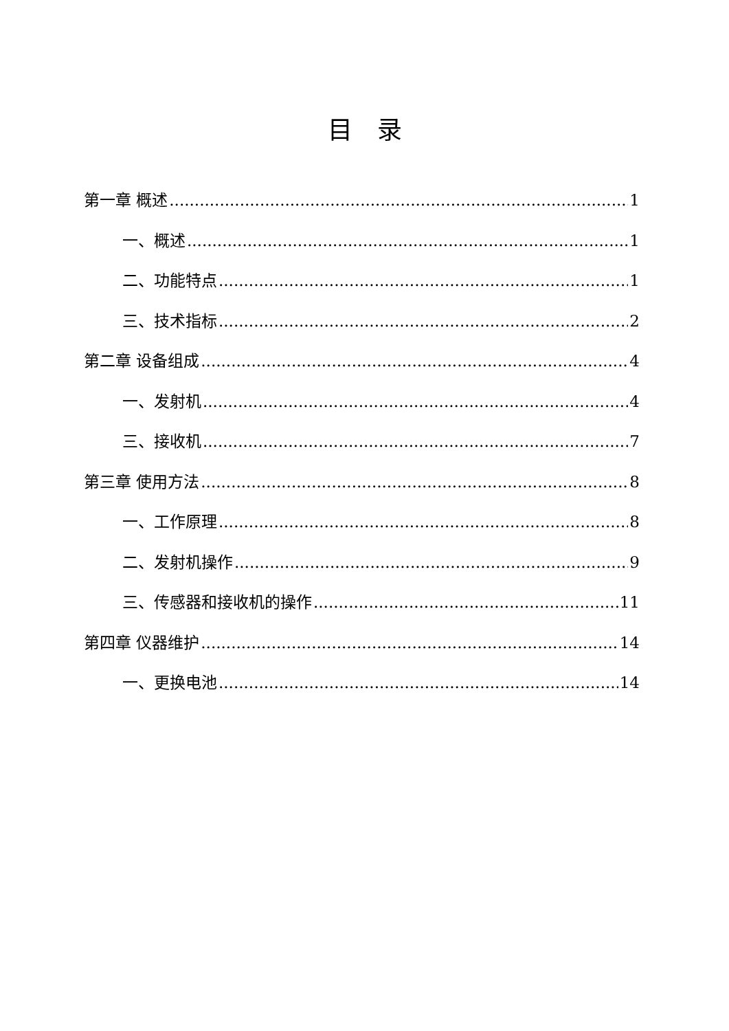目　录
第一章 概述 1
一、概述 1
二、功能特点 1
三、技术指标 2
第二章 设备组成 4
一、发射机 4
三、接收机 7
第三章 使用方法 8
一、工作原理 8
二、发射机操作 9
三、传感器和接收机的操作 11
第四章 仪器维护 14
一、更换电池 14